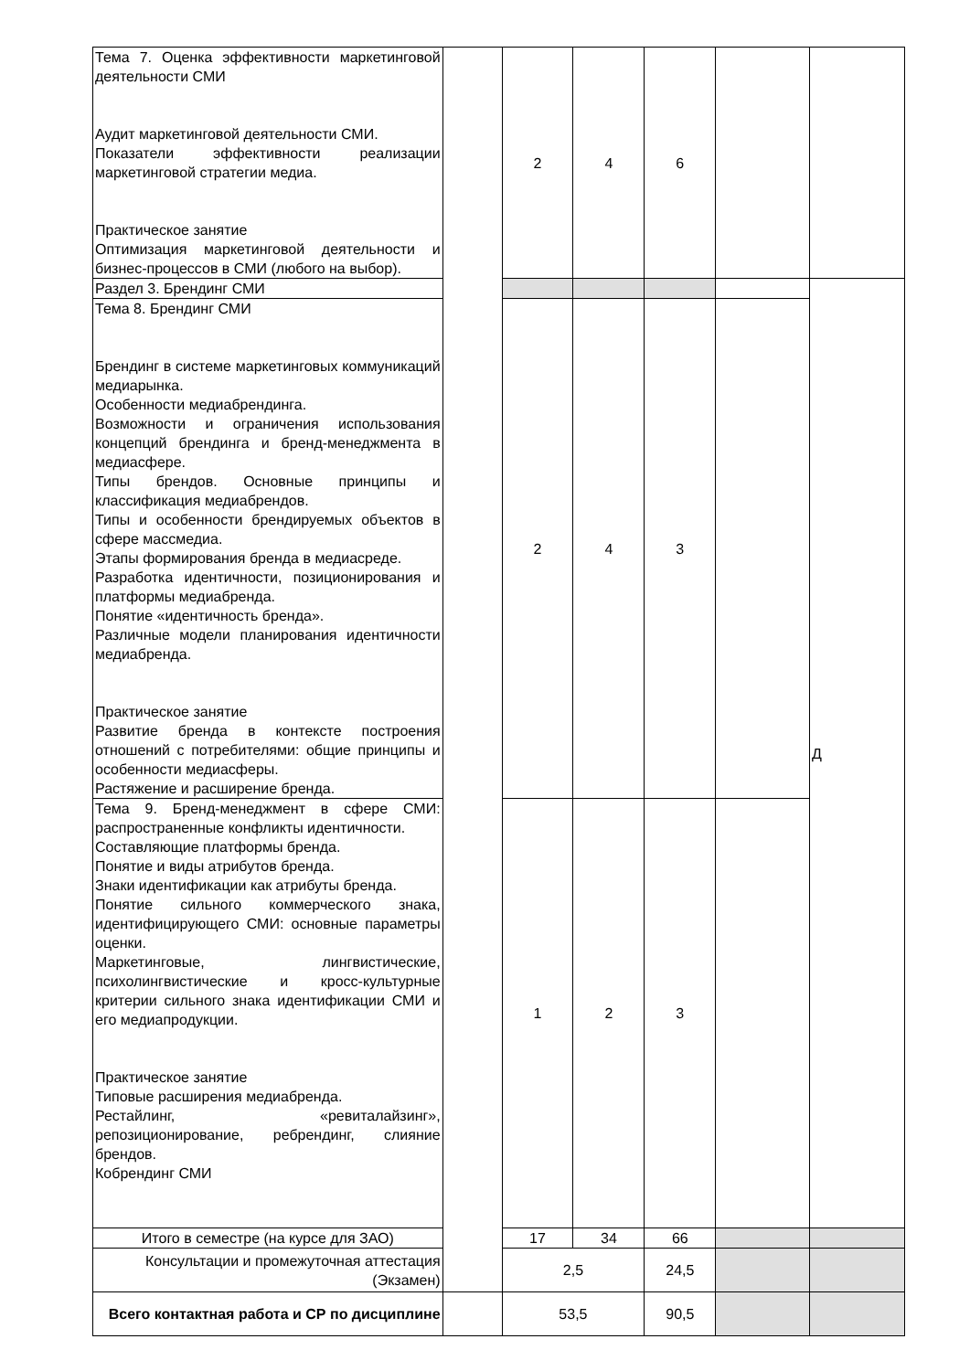| Тема 7. Оценка эффективности маркетинговой деятельности СМИ Аудит маркетинговой деятельности СМИ. Показатели эффективности реализации маркетинговой стратегии медиа. Практическое занятие Оптимизация маркетинговой деятельности и бизнес-процессов в СМИ (любого на выбор). | | 2 | 4 | 6 | | |
| Раздел 3. Брендинг СМИ | | | | | | Д |
| Тема 8. Брендинг СМИ Брендинг в системе маркетинговых коммуникаций медиарынка. Особенности медиабрендинга. Возможности и ограничения использования концепций брендинга и бренд-менеджмента в медиасфере. Типы брендов. Основные принципы и классификация медиабрендов. Типы и особенности брендируемых объектов в сфере массмедиа. Этапы формирования бренда в медиасреде. Разработка идентичности, позиционирования и платформы медиабренда. Понятие «идентичность бренда». Различные модели планирования идентичности медиабренда. Практическое занятие Развитие бренда в контексте построения отношений с потребителями: общие принципы и особенности медиасферы. Растяжение и расширение бренда. | | 2 | 4 | 3 | | |
| Тема 9. Бренд-менеджмент в сфере СМИ: распространенные конфликты идентичности. Составляющие платформы бренда. Понятие и виды атрибутов бренда. Знаки идентификации как атрибуты бренда. Понятие сильного коммерческого знака, идентифицирующего СМИ: основные параметры оценки. Маркетинговые, лингвистические, психолингвистические и кросс-культурные критерии сильного знака идентификации СМИ и его медиапродукции. Практическое занятие Типовые расширения медиабренда. Рестайлинг, «ревиталайзинг», репозиционирование, ребрендинг, слияние брендов. Кобрендинг СМИ | | 1 | 2 | 3 | | |
| Итого в семестре (на курсе для ЗАО) | | 17 | 34 | 66 | | |
| Консультации и промежуточная аттестация (Экзамен) | | 2,5 | | 24,5 | | |
| Всего контактная работа и СР по дисциплине | | 53,5 | | 90,5 | | |